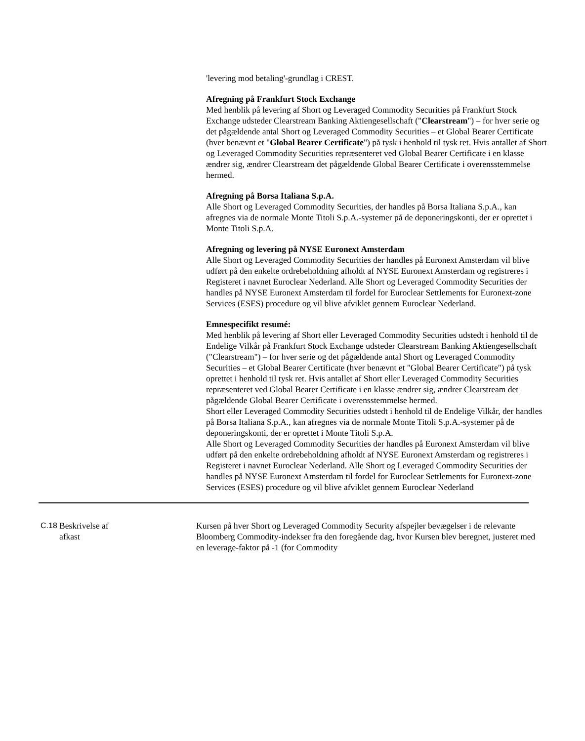'levering mod betaling'-grundlag i CREST.
Afregning på Frankfurt Stock Exchange
Med henblik på levering af Short og Leveraged Commodity Securities på Frankfurt Stock Exchange udsteder Clearstream Banking Aktiengesellschaft ("Clearstream") – for hver serie og det pågældende antal Short og Leveraged Commodity Securities – et Global Bearer Certificate (hver benævnt et "Global Bearer Certificate") på tysk i henhold til tysk ret. Hvis antallet af Short og Leveraged Commodity Securities repræsenteret ved Global Bearer Certificate i en klasse ændrer sig, ændrer Clearstream det pågældende Global Bearer Certificate i overensstemmelse hermed.
Afregning på Borsa Italiana S.p.A.
Alle Short og Leveraged Commodity Securities, der handles på Borsa Italiana S.p.A., kan afregnes via de normale Monte Titoli S.p.A.-systemer på de deponeringskonti, der er oprettet i Monte Titoli S.p.A.
Afregning og levering på NYSE Euronext Amsterdam
Alle Short og Leveraged Commodity Securities der handles på Euronext Amsterdam vil blive udført på den enkelte ordrebeholdning afholdt af NYSE Euronext Amsterdam og registreres i Registeret i navnet Euroclear Nederland. Alle Short og Leveraged Commodity Securities der handles på NYSE Euronext Amsterdam til fordel for Euroclear Settlements for Euronext-zone Services (ESES) procedure og vil blive afviklet gennem Euroclear Nederland.
Emnespecifikt resumé:
Med henblik på levering af Short eller Leveraged Commodity Securities udstedt i henhold til de Endelige Vilkår på Frankfurt Stock Exchange udsteder Clearstream Banking Aktiengesellschaft ("Clearstream") – for hver serie og det pågældende antal Short og Leveraged Commodity Securities – et Global Bearer Certificate (hver benævnt et "Global Bearer Certificate") på tysk oprettet i henhold til tysk ret. Hvis antallet af Short eller Leveraged Commodity Securities repræsenteret ved Global Bearer Certificate i en klasse ændrer sig, ændrer Clearstream det pågældende Global Bearer Certificate i overensstemmelse hermed.
Short eller Leveraged Commodity Securities udstedt i henhold til de Endelige Vilkår, der handles på Borsa Italiana S.p.A., kan afregnes via de normale Monte Titoli S.p.A.-systemer på de deponeringskonti, der er oprettet i Monte Titoli S.p.A.
Alle Short og Leveraged Commodity Securities der handles på Euronext Amsterdam vil blive udført på den enkelte ordrebeholdning afholdt af NYSE Euronext Amsterdam og registreres i Registeret i navnet Euroclear Nederland. Alle Short og Leveraged Commodity Securities der handles på NYSE Euronext Amsterdam til fordel for Euroclear Settlements for Euronext-zone Services (ESES) procedure og vil blive afviklet gennem Euroclear Nederland
C.18
Beskrivelse af
afkast
Kursen på hver Short og Leveraged Commodity Security afspejler bevægelser i de relevante Bloomberg Commodity-indekser fra den foregående dag, hvor Kursen blev beregnet, justeret med en leverage-faktor på -1 (for Commodity